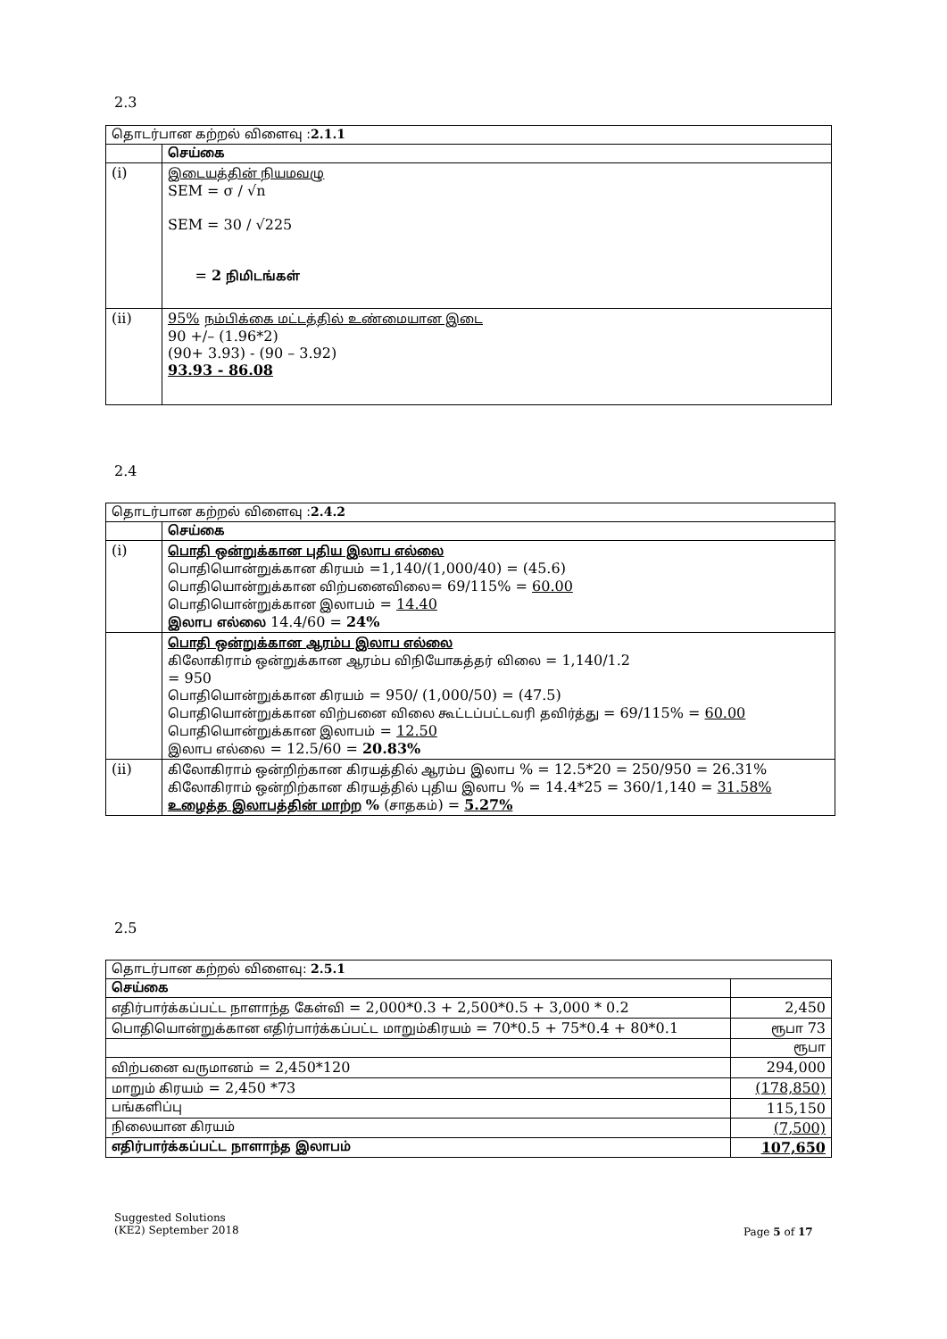2.3
| தொடர்பான கற்றல் விளைவு : 2.1.1 | |
| --- | --- |
| | செய்கை |
| (i) | இடையத்தின் நியமவழு SEM = σ / √n SEM = 30 / √225 = 2 நிமிடங்கள் |
| (ii) | 95% நம்பிக்கை மட்டத்தில் உண்மையான இடை 90 +/– (1.96*2) (90+ 3.93) - (90 – 3.92) 93.93 - 86.08 |
2.4
| தொடர்பான கற்றல் விளைவு : 2.4.2 | |
| --- | --- |
| | செய்கை |
| (i) | பொதி ஒன்றுக்கான புதிய இலாப எல்லை பொதியொன்றுக்கான கிரயம் =1,140/(1,000/40) = (45.6) பொதியொன்றுக்கான விற்பனைவிலை = 69/115% = 60.00 பொதியொன்றுக்கான இலாபம் = 14.40 இலாப எல்லை 14.4/60 = 24% |
| | பொதி ஒன்றுக்கான ஆரம்ப இலாப எல்லை கிலோகிராம் ஒன்றுக்கான ஆரம்ப விநியோகத்தர் விலை = 1,140/1.2 = 950 பொதியொன்றுக்கான கிரயம் = 950/ (1,000/50) = (47.5) பொதியொன்றுக்கான விற்பனை விலை கூட்டப்பட்டவரி தவிர்த்து = 69/115% = 60.00 பொதியொன்றுக்கான இலாபம் = 12.50 இலாப எல்லை = 12.5/60 = 20.83% |
| (ii) | கிலோகிராம் ஒன்றிற்கான கிரயத்தில் ஆரம்ப இலாப % = 12.5*20 = 250/950 = 26.31% கிலோகிராம் ஒன்றிற்கான கிரயத்தில் புதிய இலாப % = 14.4*25 = 360/1,140 = 31.58% உழைத்த இலாபத்தின் மாற்ற % ( சாதகம் ) = 5.27% |
2.5
| தொடர்பான கற்றல் விளைவு: 2.5.1 | |
| --- | --- |
| செய்கை | |
| எதிர்பார்க்கப்பட்ட நாளாந்த கேள்வி = 2,000*0.3 + 2,500*0.5 + 3,000 * 0.2 | 2,450 |
| பொதியொன்றுக்கான எதிர்பார்க்கப்பட்ட மாறும்கிரயம் = 70*0.5 + 75*0.4 + 80*0.1 | ரூபா 73 |
| | ரூபா |
| விற்பனை வருமானம் = 2,450*120 | 294,000 |
| மாறும் கிரயம் = 2,450 *73 | (178,850) |
| பங்களிப்பு | 115,150 |
| நிலையான கிரயம் | (7,500) |
| எதிர்பார்க்கப்பட்ட நாளாந்த இலாபம் | 107,650 |
Suggested Solutions
(KE2) September 2018
Page 5 of 17